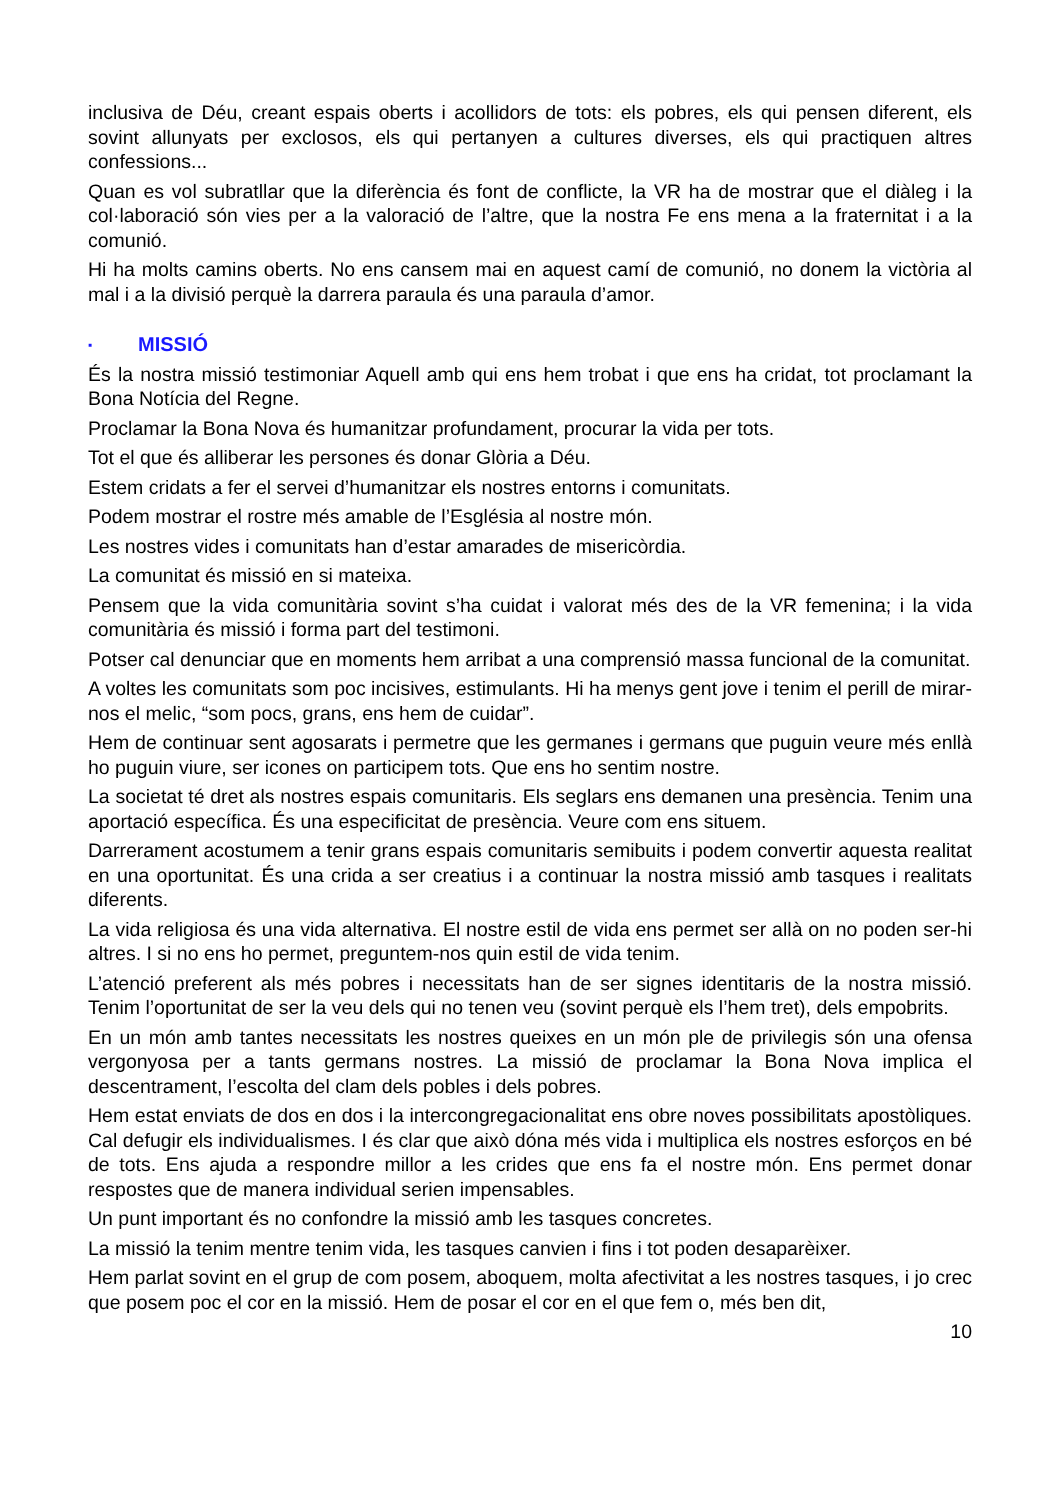inclusiva de Déu, creant espais oberts i acollidors de tots: els pobres, els qui pensen diferent, els sovint allunyats per exclosos, els qui pertanyen a cultures diverses, els qui practiquen altres confessions...
Quan es vol subratllar que la diferència és font de conflicte, la VR ha de mostrar que el diàleg i la col·laboració són vies per a la valoració de l’altre, que la nostra Fe ens mena a la fraternitat i a la comunió.
Hi ha molts camins oberts. No ens cansem mai en aquest camí de comunió, no donem la victòria al mal i a la divisió perquè la darrera paraula és una paraula d’amor.
▪ MISSIÓ
És la nostra missió testimoniar Aquell amb qui ens hem trobat i que ens ha cridat, tot proclamant la Bona Notícia del Regne.
Proclamar la Bona Nova és humanitzar profundament, procurar la vida per tots.
Tot el que és alliberar les persones és donar Glòria a Déu.
Estem cridats a fer el servei d’humanitzar els nostres entorns i comunitats.
Podem mostrar el rostre més amable de l’Església al nostre món.
Les nostres vides i comunitats han d’estar amarades de misericòrdia.
La comunitat és missió en si mateixa.
Pensem que la vida comunitària sovint s’ha cuidat i valorat més des de la VR femenina; i la vida comunitària és missió i forma part del testimoni.
Potser cal denunciar que en moments hem arribat a una comprensió massa funcional de la comunitat.
A voltes les comunitats som poc incisives, estimulants. Hi ha menys gent jove i tenim el perill de mirar-nos el melic, “som pocs, grans, ens hem de cuidar”.
Hem de continuar sent agosarats i permetre que les germanes i germans que puguin veure més enllà ho puguin viure, ser icones on participem tots. Que ens ho sentim nostre.
La societat té dret als nostres espais comunitaris. Els seglars ens demanen una presència. Tenim una aportació específica. És una especificitat de presència. Veure com ens situem.
Darrerament acostumem a tenir grans espais comunitaris semibuits i podem convertir aquesta realitat en una oportunitat. És una crida a ser creatius i a continuar la nostra missió amb tasques i realitats diferents.
La vida religiosa és una vida alternativa. El nostre estil de vida ens permet ser allà on no poden ser-hi altres. I si no ens ho permet, preguntem-nos quin estil de vida tenim.
L’atenció preferent als més pobres i necessitats han de ser signes identitaris de la nostra missió. Tenim l’oportunitat de ser la veu dels qui no tenen veu (sovint perquè els l’hem tret), dels empobrits.
En un món amb tantes necessitats les nostres queixes en un món ple de privilegis són una ofensa vergonyosa per a tants germans nostres. La missió de proclamar la Bona Nova implica el descentrament, l’escolta del clam dels pobles i dels pobres.
Hem estat enviats de dos en dos i la intercongregacionalitat ens obre noves possibilitats apostòliques. Cal defugir els individualismes. I és clar que això dóna més vida i multiplica els nostres esforços en bé de tots. Ens ajuda a respondre millor a les crides que ens fa el nostre món. Ens permet donar respostes que de manera individual serien impensables.
Un punt important és no confondre la missió amb les tasques concretes.
La missió la tenim mentre tenim vida, les tasques canvien i fins i tot poden desaparèixer.
Hem parlat sovint en el grup de com posem, aboquem, molta afectivitat a les nostres tasques, i jo crec que posem poc el cor en la missió. Hem de posar el cor en el que fem o, més ben dit,
10